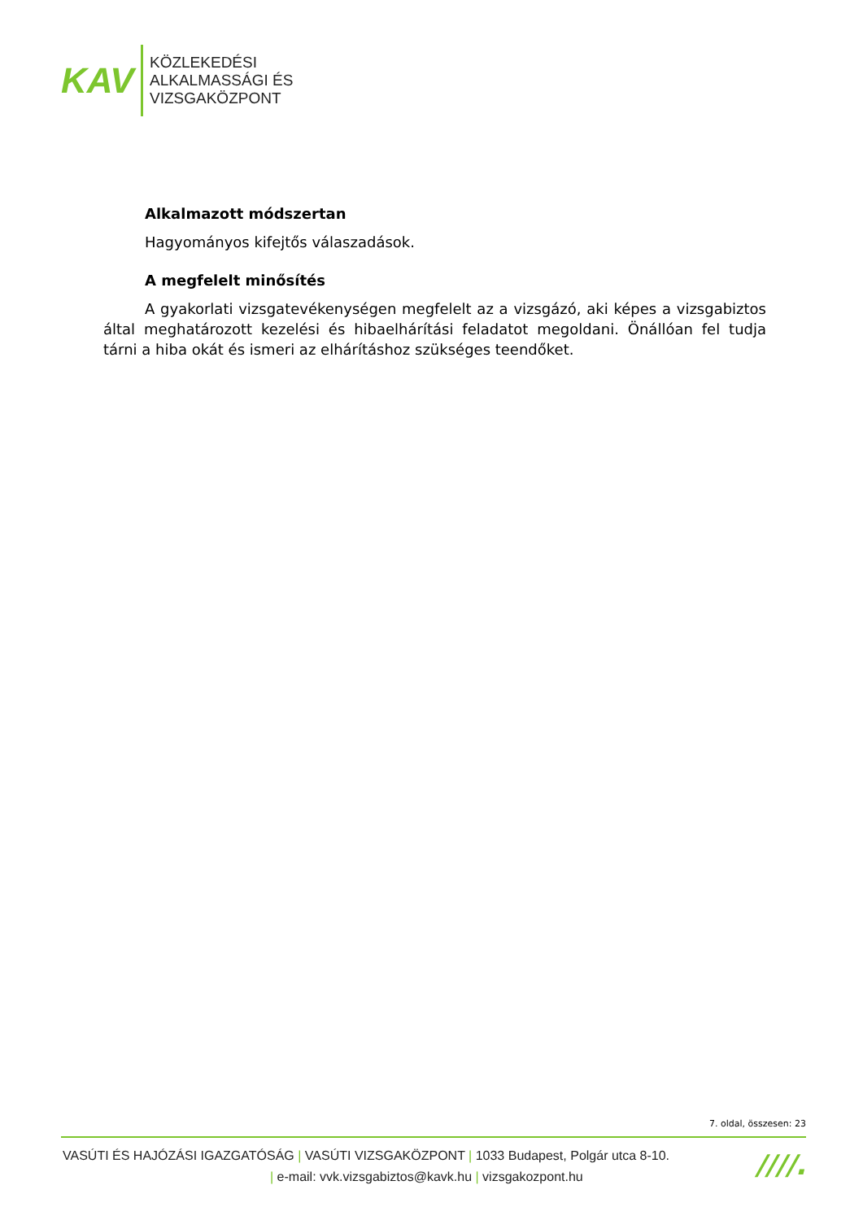KAV
KÖZLEKEDÉSI
ALKALMASSÁGI ÉS
VIZSGAKÖZPONT
Alkalmazott módszertan
Hagyományos kifejtős válaszadások.
A megfelelt minősítés
A gyakorlati vizsgatevékenységen megfelelt az a vizsgázó, aki képes a vizsgabiztos által meghatározott kezelési és hibaelhárítási feladatot megoldani. Önállóan fel tudja tárni a hiba okát és ismeri az elhárításhoz szükséges teendőket.
7. oldal, összesen: 23
VASÚTI ÉS HAJÓZÁSI IGAZGATÓSÁG | VASÚTI VIZSGAKÖZPONT | 1033 Budapest, Polgár utca 8-10.
| e-mail: vvk.vizsgabiztos@kavk.hu | vizsgakozpont.hu
////.